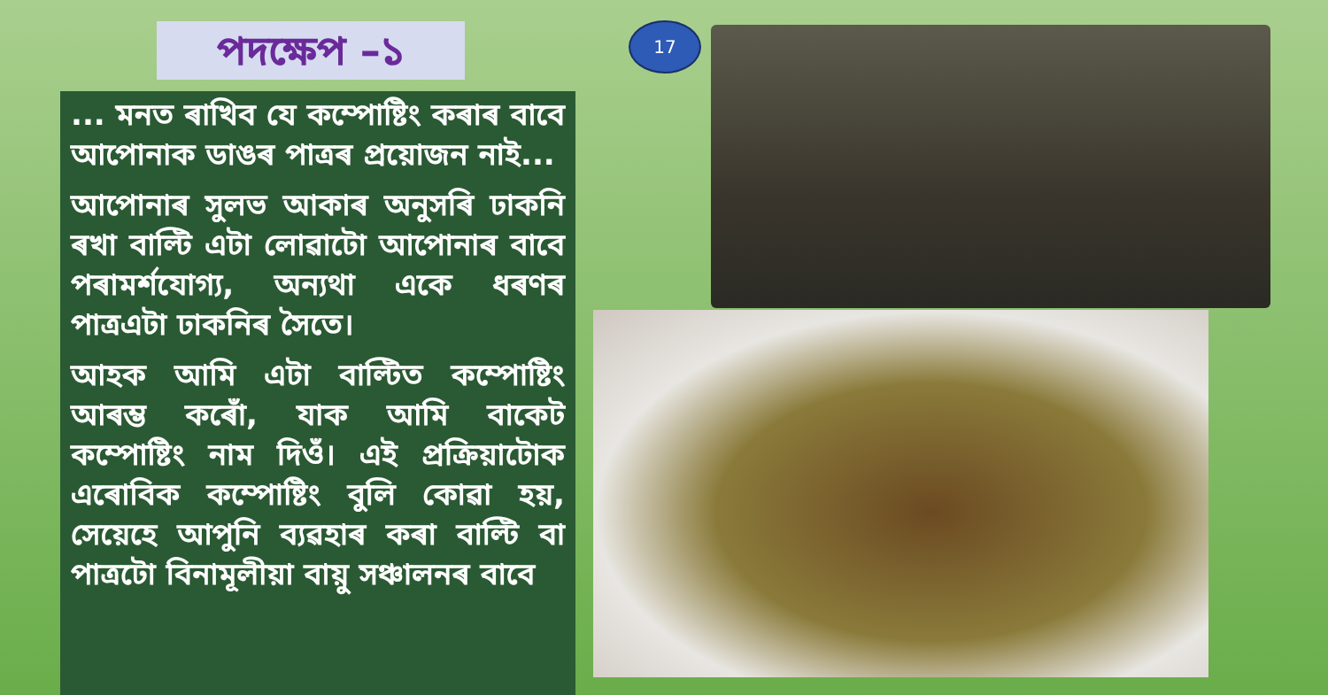পদক্ষেপ –১ 17
... মনত ৰাখিব যে কম্পোষ্টিং কৰাৰ বাবে আপোনাক ডাঙৰ পাত্ৰৰ প্ৰয়োজন নাই...
আপোনাৰ সুলভ আকাৰ অনুসৰি ঢাকনি ৰখা বাল্টি এটা লোৱাটো আপোনাৰ বাবে পৰামৰ্শযোগ্য, অন্যথা একে ধৰণৰ পাত্ৰএটা ঢাকনিৰ সৈতে।
আহক আমি এটা বাল্টিত কম্পোষ্টিং আৰম্ভ কৰোঁ, যাক আমি বাকেট কম্পোষ্টিং নাম দিওঁ। এই প্ৰক্ৰিয়াটোক এৰোবিক কম্পোষ্টিং বুলি কোৱা হয়, সেয়েহে আপুনি ব্যৱহাৰ কৰা বাল্টি বা পাত্ৰটো বিনামূলীয়া বায়ু সঞ্চালনৰ বাবে